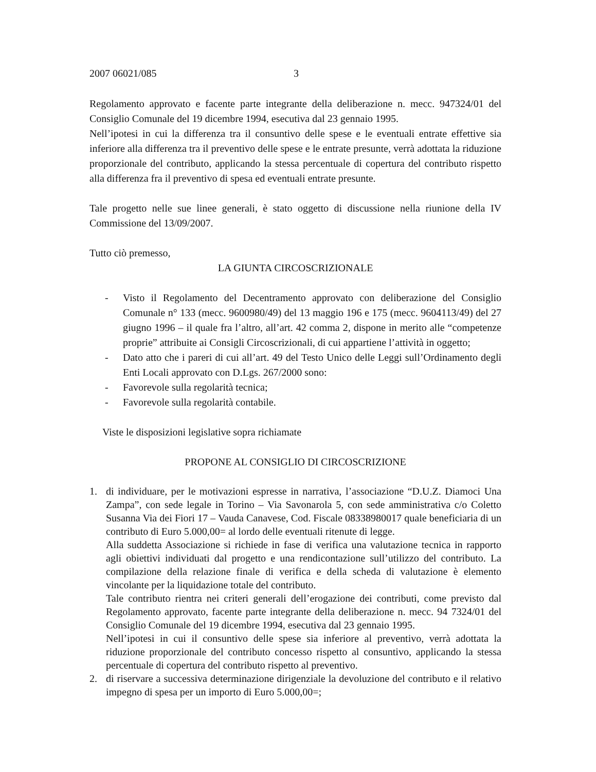2007 06021/085 3
Regolamento approvato e facente parte integrante della deliberazione n. mecc. 947324/01 del Consiglio Comunale del 19 dicembre 1994, esecutiva dal 23 gennaio 1995.
Nell’ipotesi in cui la differenza tra il consuntivo delle spese e le eventuali entrate effettive sia inferiore alla differenza tra il preventivo delle spese e le entrate presunte, verrà adottata la riduzione proporzionale del contributo, applicando la stessa percentuale di copertura del contributo rispetto alla differenza fra il preventivo di spesa ed eventuali entrate presunte.
Tale progetto nelle sue linee generali, è stato oggetto di discussione nella riunione della IV Commissione del 13/09/2007.
Tutto ciò premesso,
LA GIUNTA CIRCOSCRIZIONALE
- Visto il Regolamento del Decentramento approvato con deliberazione del Consiglio Comunale n° 133 (mecc. 9600980/49) del 13 maggio 196 e 175 (mecc. 9604113/49) del 27 giugno 1996 – il quale fra l’altro, all’art. 42 comma 2, dispone in merito alle “competenze proprie” attribuite ai Consigli Circoscrizionali, di cui appartiene l’attività in oggetto;
- Dato atto che i pareri di cui all’art. 49 del Testo Unico delle Leggi sull’Ordinamento degli Enti Locali approvato con D.Lgs. 267/2000 sono:
- Favorevole sulla regolarità tecnica;
- Favorevole sulla regolarità contabile.
Viste le disposizioni legislative sopra richiamate
PROPONE AL CONSIGLIO DI CIRCOSCRIZIONE
1. di individuare, per le motivazioni espresse in narrativa, l’associazione “D.U.Z. Diamoci Una Zampa”, con sede legale in Torino – Via Savonarola 5, con sede amministrativa c/o Coletto Susanna Via dei Fiori 17 – Vauda Canavese, Cod. Fiscale 08338980017 quale beneficiaria di un contributo di Euro 5.000,00= al lordo delle eventuali ritenute di legge.
Alla suddetta Associazione si richiede in fase di verifica una valutazione tecnica in rapporto agli obiettivi individuati dal progetto e una rendicontazione sull’utilizzo del contributo. La compilazione della relazione finale di verifica e della scheda di valutazione è elemento vincolante per la liquidazione totale del contributo.
Tale contributo rientra nei criteri generali dell’erogazione dei contributi, come previsto dal Regolamento approvato, facente parte integrante della deliberazione n. mecc. 94 7324/01 del Consiglio Comunale del 19 dicembre 1994, esecutiva dal 23 gennaio 1995.
Nell’ipotesi in cui il consuntivo delle spese sia inferiore al preventivo, verrà adottata la riduzione proporzionale del contributo concesso rispetto al consuntivo, applicando la stessa percentuale di copertura del contributo rispetto al preventivo.
2. di riservare a successiva determinazione dirigenziale la devoluzione del contributo e il relativo impegno di spesa per un importo di Euro 5.000,00=;